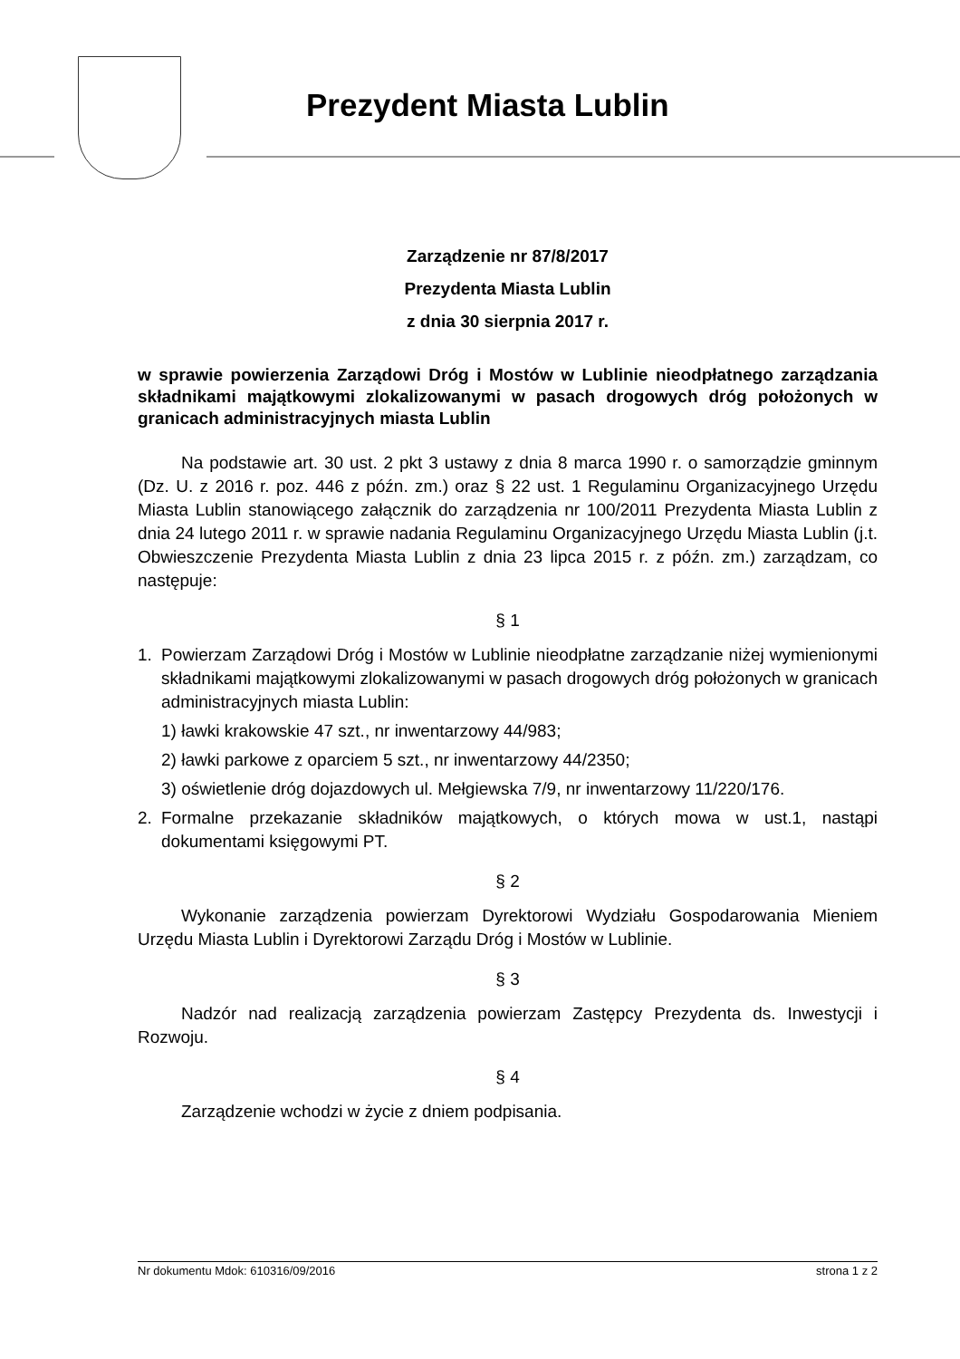Prezydent Miasta Lublin
Zarządzenie nr 87/8/2017
Prezydenta Miasta Lublin
z dnia 30 sierpnia 2017 r.
w sprawie powierzenia Zarządowi Dróg i Mostów w Lublinie nieodpłatnego zarządzania składnikami majątkowymi zlokalizowanymi w pasach drogowych dróg położonych w granicach administracyjnych miasta Lublin
Na podstawie art. 30 ust. 2 pkt 3 ustawy z dnia 8 marca 1990 r. o samorządzie gminnym (Dz. U. z 2016 r. poz. 446 z późn. zm.) oraz § 22 ust. 1 Regulaminu Organizacyjnego Urzędu Miasta Lublin stanowiącego załącznik do zarządzenia nr 100/2011 Prezydenta Miasta Lublin z dnia 24 lutego 2011 r. w sprawie nadania Regulaminu Organizacyjnego Urzędu Miasta Lublin (j.t. Obwieszczenie Prezydenta Miasta Lublin z dnia 23 lipca 2015 r. z późn. zm.) zarządzam, co następuje:
§ 1
1. Powierzam Zarządowi Dróg i Mostów w Lublinie nieodpłatne zarządzanie niżej wymienionymi składnikami majątkowymi zlokalizowanymi w pasach drogowych dróg położonych w granicach administracyjnych miasta Lublin:
1) ławki krakowskie 47 szt., nr inwentarzowy 44/983;
2) ławki parkowe z oparciem 5 szt., nr inwentarzowy 44/2350;
3) oświetlenie dróg dojazdowych ul. Mełgiewska 7/9, nr inwentarzowy 11/220/176.
2. Formalne przekazanie składników majątkowych, o których mowa w ust.1, nastąpi dokumentami księgowymi PT.
§ 2
Wykonanie zarządzenia powierzam Dyrektorowi Wydziału Gospodarowania Mieniem Urzędu Miasta Lublin i Dyrektorowi Zarządu Dróg i Mostów w Lublinie.
§ 3
Nadzór nad realizacją zarządzenia powierzam Zastępcy Prezydenta ds. Inwestycji i Rozwoju.
§ 4
Zarządzenie wchodzi w życie z dniem podpisania.
Nr dokumentu Mdok: 610316/09/2016 strona 1 z 2